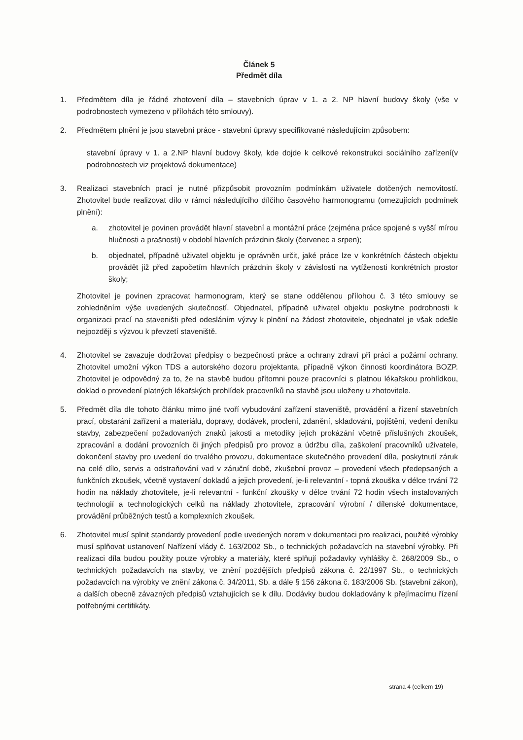Článek 5
Předmět díla
1. Předmětem díla je řádné zhotovení díla – stavebních úprav v 1. a 2. NP hlavní budovy školy (vše v podrobnostech vymezeno v přílohách této smlouvy).
2. Předmětem plnění je jsou stavební práce - stavební úpravy specifikované následujícím způsobem:
stavební úpravy v 1. a 2.NP hlavní budovy školy, kde dojde k celkové rekonstrukci sociálního zařízení(v podrobnostech viz projektová dokumentace)
3. Realizaci stavebních prací je nutné přizpůsobit provozním podmínkám uživatele dotčených nemovitostí. Zhotovitel bude realizovat dílo v rámci následujícího dílčího časového harmonogramu (omezujících podmínek plnění):
a. zhotovitel je povinen provádět hlavní stavební a montážní práce (zejména práce spojené s vyšší mírou hlučnosti a prašnosti) v období hlavních prázdnin školy (červenec a srpen);
b. objednatel, případně uživatel objektu je oprávněn určit, jaké práce lze v konkrétních částech objektu provádět již před započetím hlavních prázdnin školy v závislosti na vytíženosti konkrétních prostor školy;
Zhotovitel je povinen zpracovat harmonogram, který se stane oddělenou přílohou č. 3 této smlouvy se zohledněním výše uvedených skutečností. Objednatel, případně uživatel objektu poskytne podrobnosti k organizaci prací na staveništi před odesláním výzvy k plnění na žádost zhotovitele, objednatel je však odešle nejpozději s výzvou k převzetí staveniště.
4. Zhotovitel se zavazuje dodržovat předpisy o bezpečnosti práce a ochrany zdraví při práci a požární ochrany. Zhotovitel umožní výkon TDS a autorského dozoru projektanta, případně výkon činnosti koordinátora BOZP. Zhotovitel je odpovědný za to, že na stavbě budou přítomni pouze pracovníci s platnou lékařskou prohlídkou, doklad o provedení platných lékařských prohlídek pracovníků na stavbě jsou uloženy u zhotovitele.
5. Předmět díla dle tohoto článku mimo jiné tvoří vybudování zařízení staveniště, provádění a řízení stavebních prací, obstarání zařízení a materiálu, dopravy, dodávek, proclení, zdanění, skladování, pojištění, vedení deníku stavby, zabezpečení požadovaných znaků jakosti a metodiky jejich prokázání včetně příslušných zkoušek, zpracování a dodání provozních či jiných předpisů pro provoz a údržbu díla, zaškolení pracovníků uživatele, dokončení stavby pro uvedení do trvalého provozu, dokumentace skutečného provedení díla, poskytnutí záruk na celé dílo, servis a odstraňování vad v záruční době, zkušební provoz – provedení všech předepsaných a funkčních zkoušek, včetně vystavení dokladů a jejich provedení, je-li relevantní - topná zkouška v délce trvání 72 hodin na náklady zhotovitele, je-li relevantní - funkční zkoušky v délce trvání 72 hodin všech instalovaných technologií a technologických celků na náklady zhotovitele, zpracování výrobní / dílenské dokumentace, provádění průběžných testů a komplexních zkoušek.
6. Zhotovitel musí splnit standardy provedení podle uvedených norem v dokumentaci pro realizaci, použité výrobky musí splňovat ustanovení Nařízení vlády č. 163/2002 Sb., o technických požadavcích na stavební výrobky. Při realizaci díla budou použity pouze výrobky a materiály, které splňují požadavky vyhlášky č. 268/2009 Sb., o technických požadavcích na stavby, ve znění pozdějších předpisů zákona č. 22/1997 Sb., o technických požadavcích na výrobky ve znění zákona č. 34/2011, Sb. a dále § 156 zákona č. 183/2006 Sb. (stavební zákon), a dalších obecně závazných předpisů vztahujících se k dílu. Dodávky budou dokladovány k přejímacímu řízení potřebnými certifikáty.
strana 4 (celkem 19)